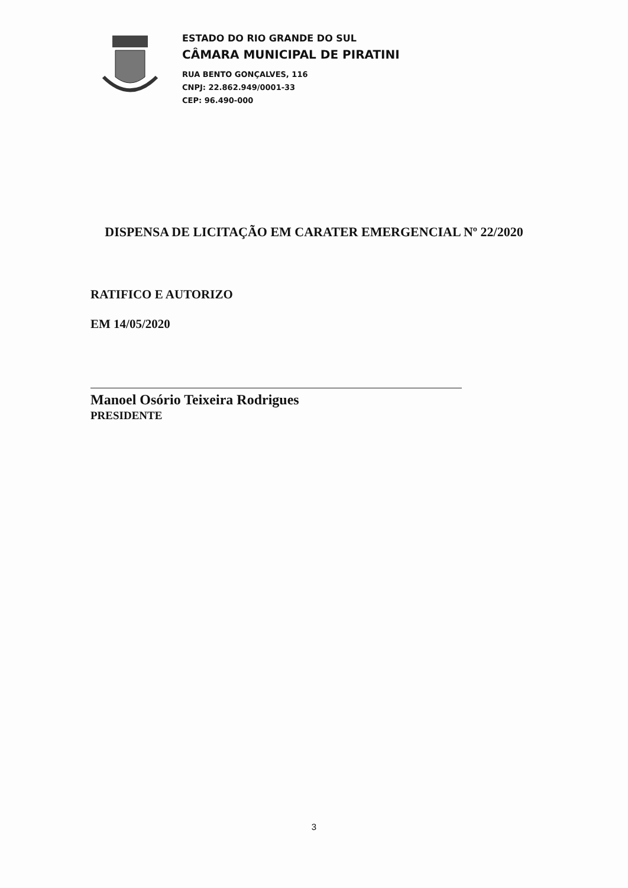ESTADO DO RIO GRANDE DO SUL
CÂMARA MUNICIPAL DE PIRATINI
RUA BENTO GONÇALVES, 116
CNPJ: 22.862.949/0001-33
CEP: 96.490-000
DISPENSA DE LICITAÇÃO EM CARATER EMERGENCIAL Nº 22/2020
RATIFICO E AUTORIZO
EM 14/05/2020
Manoel Osório Teixeira Rodrigues
PRESIDENTE
3